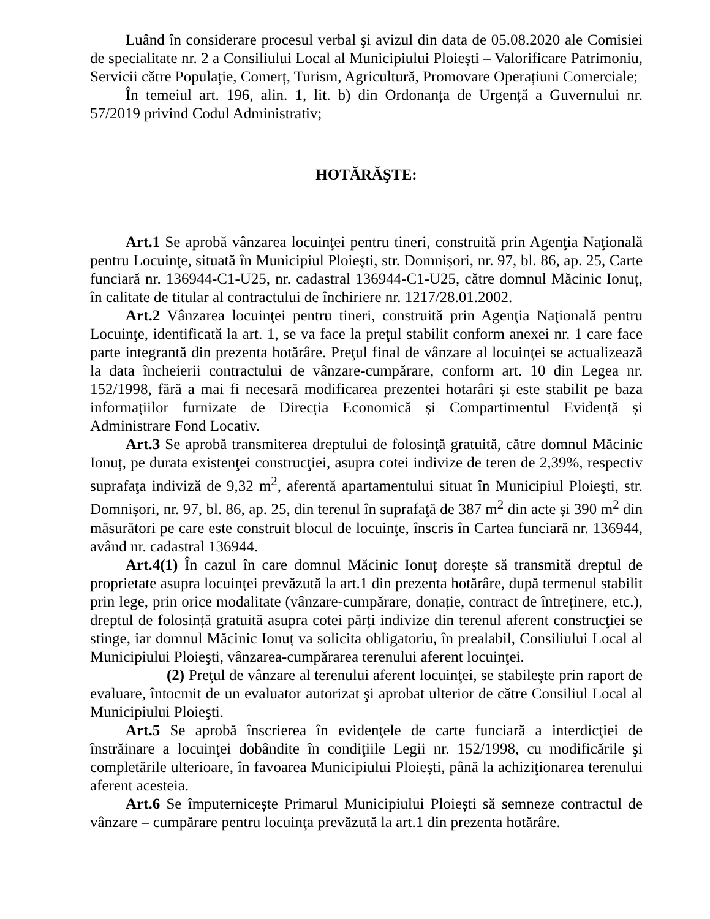Luând în considerare procesul verbal şi avizul din data de 05.08.2020 ale Comisiei de specialitate nr. 2 a Consiliului Local al Municipiului Ploiești – Valorificare Patrimoniu, Servicii către Populație, Comerț, Turism, Agricultură, Promovare Operațiuni Comerciale;
În temeiul art. 196, alin. 1, lit. b) din Ordonanța de Urgență a Guvernului nr. 57/2019 privind Codul Administrativ;
HOTĂRĂŞTE:
Art.1 Se aprobă vânzarea locuinţei pentru tineri, construită prin Agenţia Naţională pentru Locuinţe, situată în Municipiul Ploieşti, str. Domnișori, nr. 97, bl. 86, ap. 25, Carte funciară nr. 136944-C1-U25, nr. cadastral 136944-C1-U25, către domnul Măcinic Ionuț, în calitate de titular al contractului de închiriere nr. 1217/28.01.2002.
Art.2 Vânzarea locuinţei pentru tineri, construită prin Agenţia Naţională pentru Locuinţe, identificată la art. 1, se va face la preţul stabilit conform anexei nr. 1 care face parte integrantă din prezenta hotărâre. Preţul final de vânzare al locuinţei se actualizează la data încheierii contractului de vânzare-cumpărare, conform art. 10 din Legea nr. 152/1998, fără a mai fi necesară modificarea prezentei hotarâri și este stabilit pe baza informațiilor furnizate de Direcția Economică și Compartimentul Evidență și Administrare Fond Locativ.
Art.3 Se aprobă transmiterea dreptului de folosinţă gratuită, către domnul Măcinic Ionuț, pe durata existenţei construcţiei, asupra cotei indivize de teren de 2,39%, respectiv suprafaţa indiviză de 9,32 m<sup>2</sup>, aferentă apartamentului situat în Municipiul Ploieşti, str. Domnișori, nr. 97, bl. 86, ap. 25, din terenul în suprafaţă de 387 m<sup>2</sup> din acte și 390 m<sup>2</sup> din măsurători pe care este construit blocul de locuinţe, înscris în Cartea funciară nr. 136944, având nr. cadastral 136944.
Art.4(1) În cazul în care domnul Măcinic Ionuț dorește să transmită dreptul de proprietate asupra locuinței prevăzută la art.1 din prezenta hotărâre, după termenul stabilit prin lege, prin orice modalitate (vânzare-cumpărare, donație, contract de întreținere, etc.), dreptul de folosință gratuită asupra cotei părți indivize din terenul aferent construcţiei se stinge, iar domnul Măcinic Ionuț va solicita obligatoriu, în prealabil, Consiliului Local al Municipiului Ploieşti, vânzarea-cumpărarea terenului aferent locuinţei.
(2) Preţul de vânzare al terenului aferent locuinţei, se stabileşte prin raport de evaluare, întocmit de un evaluator autorizat şi aprobat ulterior de către Consiliul Local al Municipiului Ploieşti.
Art.5 Se aprobă înscrierea în evidenţele de carte funciară a interdicţiei de înstrăinare a locuinţei dobândite în condiţiile Legii nr. 152/1998, cu modificările şi completările ulterioare, în favoarea Municipiului Ploiești, până la achiziţionarea terenului aferent acesteia.
Art.6 Se împuternicește Primarul Municipiului Ploiești să semneze contractul de vânzare – cumpărare pentru locuinţa prevăzută la art.1 din prezenta hotărâre.